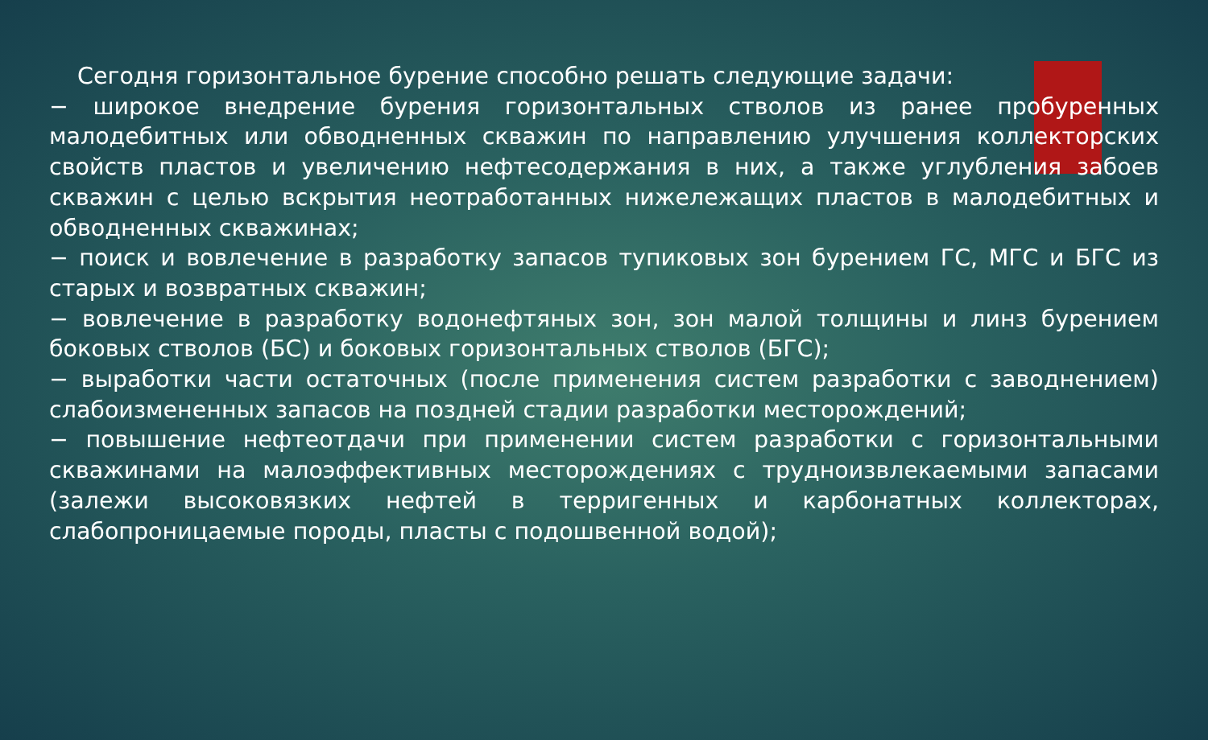Сегодня горизонтальное бурение способно решать следующие задачи:
− широкое внедрение бурения горизонтальных стволов из ранее пробуренных малодебитных или обводненных скважин по направлению улучшения коллекторских свойств пластов и увеличению нефтесодержания в них, а также углубления забоев скважин с целью вскрытия неотработанных нижележащих пластов в малодебитных и обводненных скважинах;
− поиск и вовлечение в разработку запасов тупиковых зон бурением ГС, МГС и БГС из старых и возвратных скважин;
− вовлечение в разработку водонефтяных зон, зон малой толщины и линз бурением боковых стволов (БС) и боковых горизонтальных стволов (БГС);
− выработки части остаточных (после применения систем разработки с заводнением) слабоизмененных запасов на поздней стадии разработки месторождений;
− повышение нефтеотдачи при применении систем разработки с горизонтальными скважинами на малоэффективных месторождениях с трудноизвлекаемыми запасами (залежи высоковязких нефтей в терригенных и карбонатных коллекторах, слабопроницаемые породы, пласты с подошвенной водой);